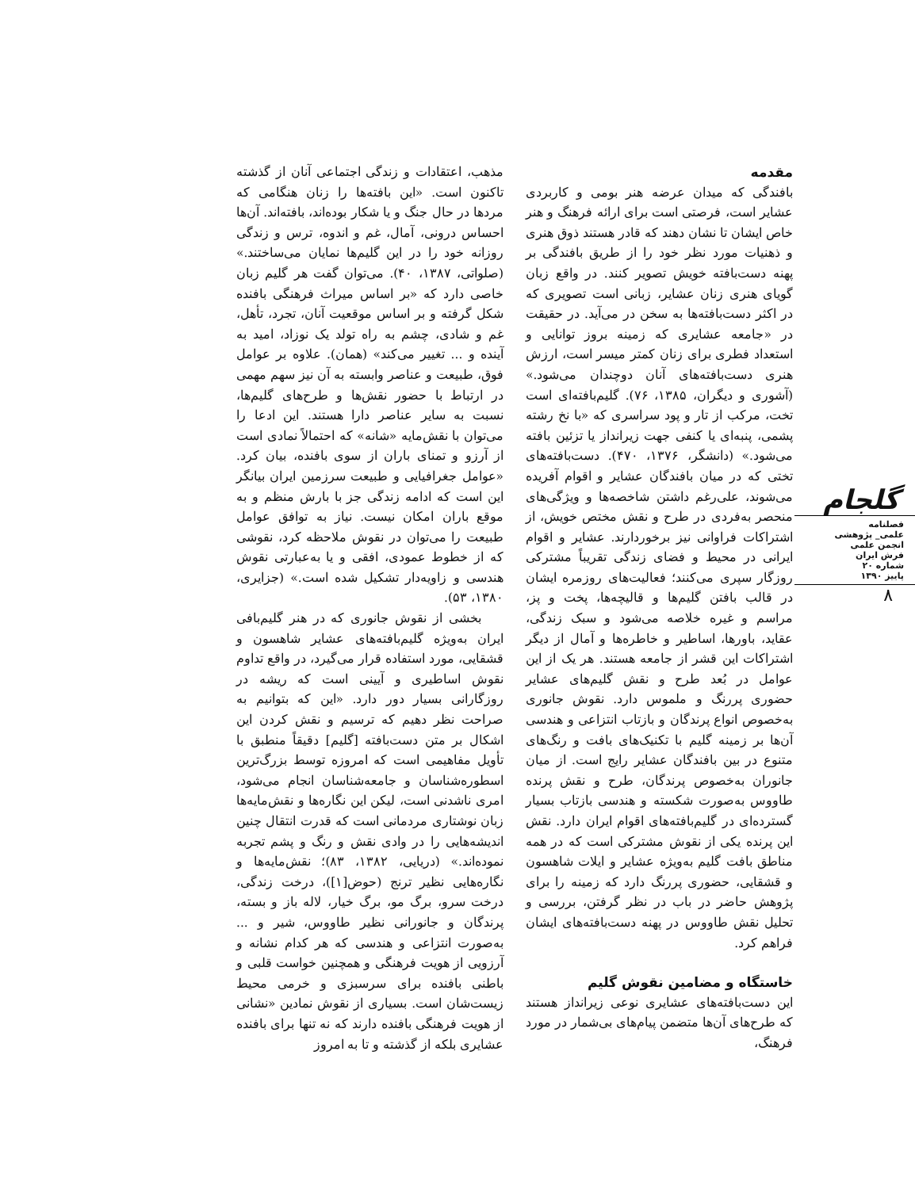مقدمه
بافندگی که میدان عرضه هنر بومی و کاربردی عشایر است، فرصتی است برای ارائه فرهنگ و هنر خاص ایشان تا نشان دهند که قادر هستند ذوق هنری و ذهنیات مورد نظر خود را از طریق بافندگی بر پهنه دست‌بافته خویش تصویر کنند. در واقع زبان گویای هنری زنان عشایر، زبانی است تصویری که در اکثر دست‌بافته‌ها به سخن در می‌آید. در حقیقت در «جامعه عشایری که زمینه بروز توانایی و استعداد فطری برای زنان کمتر میسر است، ارزش هنری دست‌بافته‌های آنان دوچندان می‌شود.» (آشوری و دیگران، ۱۳۸۵، ۷۶). گلیم‌بافته‌ای است تخت، مرکب از تار و پود سراسری که «با نخ رشته پشمی، پنبه‌ای یا کنفی جهت زیرانداز یا تزئین بافته می‌شود.» (دانشگر، ۱۳۷۶، ۴۷۰). دست‌بافته‌های تختی که در میان بافندگان عشایر و اقوام آفریده می‌شوند، علی‌رغم داشتن شاخصه‌ها و ویژگی‌های منحصر به‌فردی در طرح و نقش مختص خویش، از اشتراکات فراوانی نیز برخوردارند. عشایر و اقوام ایرانی در محیط و فضای زندگی تقریباً مشترکی روزگار سپری می‌کنند؛ فعالیت‌های روزمره ایشان در قالب بافتن گلیم‌ها و قالیچه‌ها، پخت و پز، مراسم و غیره خلاصه می‌شود و سبک زندگی، عقاید، باورها، اساطیر و خاطره‌ها و آمال از دیگر اشتراکات این قشر از جامعه هستند. هر یک از این عوامل در بُعد طرح و نقش گلیم‌های عشایر حضوری پررنگ و ملموس دارد. نقوش جانوری به‌خصوص انواع پرندگان و بازتاب انتزاعی و هندسی آن‌ها بر زمینه گلیم با تکنیک‌های بافت و رنگ‌های متنوع در بین بافندگان عشایر رایج است. از میان جانوران به‌خصوص پرندگان، طرح و نقش پرنده طاووس به‌صورت شکسته و هندسی بازتاب بسیار گسترده‌ای در گلیم‌بافته‌های اقوام ایران دارد. نقش این پرنده یکی از نقوش مشترکی است که در همه مناطق بافت گلیم به‌ویژه عشایر و ایلات شاهسون و قشقایی، حضوری پررنگ دارد که زمینه را برای پژوهش حاضر در باب در نظر گرفتن، بررسی و تحلیل نقش طاووس در پهنه دست‌بافته‌های ایشان فراهم کرد.
خاستگاه و مضامین نقوش گلیم
این دست‌بافته‌های عشایری نوعی زیرانداز هستند که طرح‌های آن‌ها متضمن پیام‌های بی‌شمار در مورد فرهنگ،
مذهب، اعتقادات و زندگی اجتماعی آنان از گذشته تاکنون است. «این بافته‌ها را زنان هنگامی که مردها در حال جنگ و یا شکار بوده‌اند، بافته‌اند. آن‌ها احساس درونی، آمال، غم و اندوه، ترس و زندگی روزانه خود را در این گلیم‌ها نمایان می‌ساختند.» (صلواتی، ۱۳۸۷، ۴۰). می‌توان گفت هر گلیم زبان خاصی دارد که «بر اساس میراث فرهنگی بافنده شکل گرفته و بر اساس موقعیت آنان، تجرد، تأهل، غم و شادی، چشم به راه تولد یک نوزاد، امید به آینده و ... تغییر می‌کند» (همان). علاوه بر عوامل فوق، طبیعت و عناصر وابسته به آن نیز سهم مهمی در ارتباط با حضور نقش‌ها و طرح‌های گلیم‌ها، نسبت به سایر عناصر دارا هستند. این ادعا را می‌توان با نقش‌مایه «شانه» که احتمالاً نمادی است از آرزو و تمنای باران از سوی بافنده، بیان کرد. «عوامل جغرافیایی و طبیعت سرزمین ایران بیانگر این است که ادامه زندگی جز با بارش منظم و به موقع باران امکان نیست. نیاز به توافق عوامل طبیعت را می‌توان در نقوش ملاحظه کرد، نقوشی که از خطوط عمودی، افقی و یا به‌عبارتی نقوش هندسی و زاویه‌دار تشکیل شده است.» (جزایری، ۱۳۸۰، ۵۳).
بخشی از نقوش جانوری که در هنر گلیم‌بافی ایران به‌ویژه گلیم‌بافته‌های عشایر شاهسون و قشقایی، مورد استفاده قرار می‌گیرد، در واقع تداوم نقوش اساطیری و آیینی است که ریشه در روزگارانی بسیار دور دارد. «این که بتوانیم به صراحت نظر دهیم که ترسیم و نقش کردن این اشکال بر متن دست‌بافته [گلیم] دقیقاً منطبق با تأویل مفاهیمی است که امروزه توسط بزرگ‌ترین اسطوره‌شناسان و جامعه‌شناسان انجام می‌شود، امری ناشدنی است، لیکن این نگاره‌ها و نقش‌مایه‌ها زبان نوشتاری مردمانی است که قدرت انتقال چنین اندیشه‌هایی را در وادی نقش و رنگ و پشم تجربه نموده‌اند.» (دریایی، ۱۳۸۲، ۸۳)؛ نقش‌مایه‌ها و نگاره‌هایی نظیر ترنج (حوض[۱])، درخت زندگی، درخت سرو، برگ مو، برگ خیار، لاله باز و بسته، پرندگان و جانورانی نظیر طاووس، شیر و ... به‌صورت انتزاعی و هندسی که هر کدام نشانه و آرزویی از هویت فرهنگی و همچنین خواست قلبی و باطنی بافنده برای سرسبزی و خرمی محیط زیست‌شان است. بسیاری از نقوش نمادین «نشانی از هویت فرهنگی بافنده دارند که نه تنها برای بافنده عشایری بلکه از گذشته و تا به امروز
گلجام
فصلنامه
علمی_ پژوهشی
انجمن علمی
فرش ایران
شماره ۲۰
پاییز ۱۳۹۰
۸